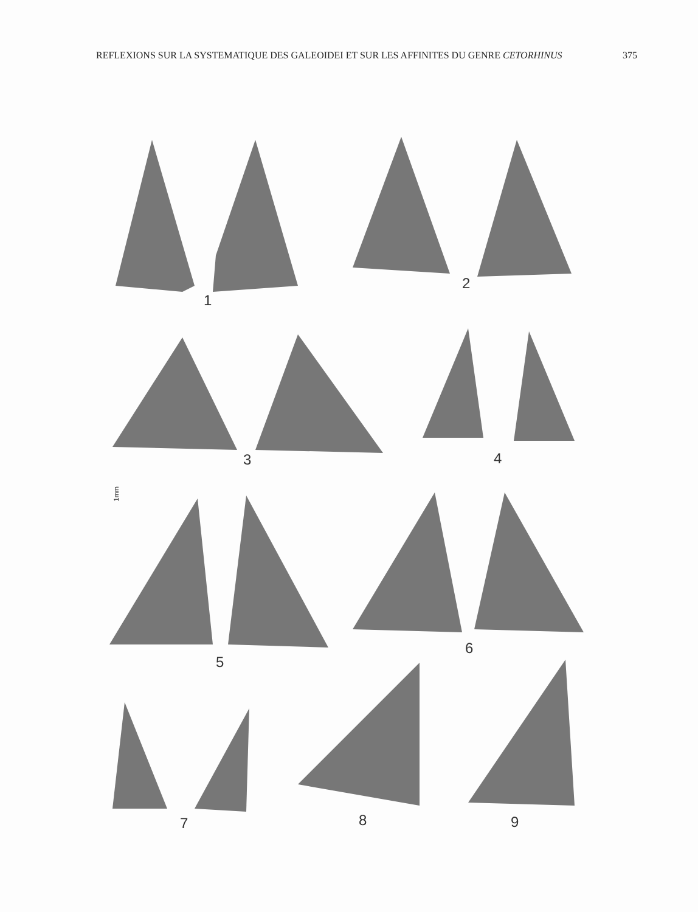REFLEXIONS SUR LA SYSTEMATIQUE DES GALEOIDEI ET SUR LES AFFINITES DU GENRE CETORHINUS 375
1
2
3 4
1mm
5
6
7 8 9